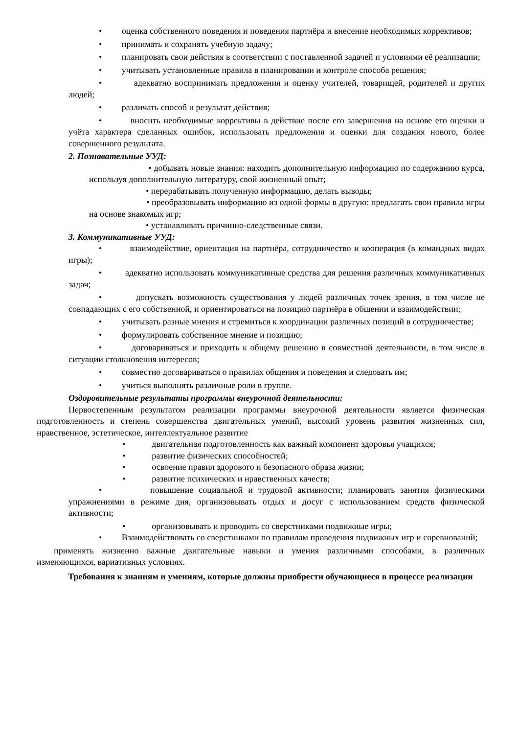• оценка собственного поведения и поведения партнёра и внесение необходимых коррективов;
• принимать и сохранять учебную задачу;
• планировать свои действия в соответствии с поставленной задачей и условиями её реализации;
• учитывать установленные правила в планировании и контроле способа решения;
• адекватно воспринимать предложения и оценку учителей, товарищей, родителей и других людей;
• различать способ и результат действия;
• вносить необходимые коррективы в действие после его завершения на основе его оценки и учёта характера сделанных ошибок, использовать предложения и оценки для создания нового, более совершенного результата.
2. Познавательные УУД:
• добывать новые знания: находить дополнительную информацию по содержанию курса, используя дополнительную литературу, свой жизненный опыт;
• перерабатывать полученную информацию, делать выводы;
• преобразовывать информацию из одной формы в другую: предлагать свои правила игры на основе знакомых игр;
• устанавливать причинно-следственные связи.
3. Коммуникативные УУД:
• взаимодействие, ориентация на партнёра, сотрудничество и кооперация (в командных видах игры);
• адекватно использовать коммуникативные средства для решения различных коммуникативных задач;
• допускать возможность существования у людей различных точек зрения, в том числе не совпадающих с его собственной, и ориентироваться на позицию партнёра в общении и взаимодействии;
• учитывать разные мнения и стремиться к координации различных позиций в сотрудничестве;
• формулировать собственное мнение и позицию;
• договариваться и приходить к общему решению в совместной деятельности, в том числе в ситуации столкновения интересов;
• совместно договариваться о правилах общения и поведения и следовать им;
• учиться выполнять различные роли в группе.
Оздоровительные результаты программы внеурочной деятельности:
Первостепенным результатом реализации программы внеурочной деятельности является физическая подготовленность и степень совершенства двигательных умений, высокий уровень развития жизненных сил, нравственное, эстетическое, интеллектуальное развитие
• двигательная подготовленность как важный компонент здоровья учащихся;
• развитие физических способностей;
• освоение правил здорового и безопасного образа жизни;
• развитие психических и нравственных качеств;
• повышение социальной и трудовой активности; планировать занятия физическими упражнениями в режиме дня, организовывать отдых и досуг с использованием средств физической активности;
• организовывать и проводить со сверстниками подвижные игры;
• Взаимодействовать со сверстниками по правилам проведения подвижных игр и соревнований;
применять жизненно важные двигательные навыки и умения различными способами, в различных изменяющихся, вариативных условиях.
Требования к знаниям и умениям, которые должны приобрести обучающиеся в процессе реализации